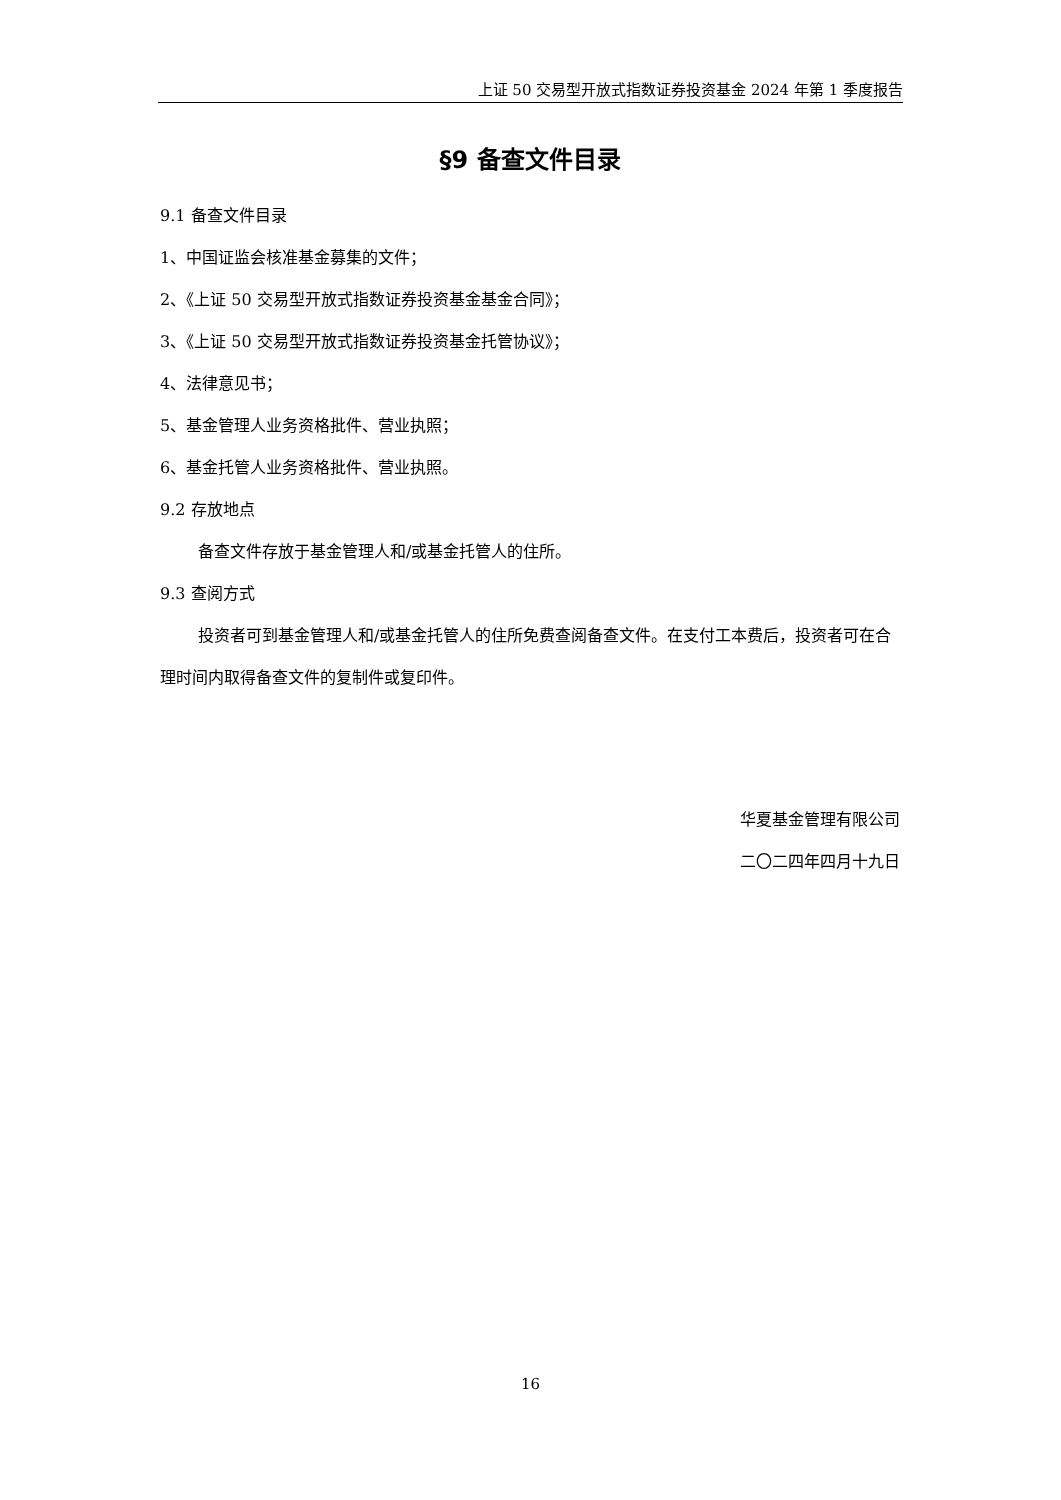上证 50 交易型开放式指数证券投资基金 2024 年第 1 季度报告
§9 备查文件目录
9.1 备查文件目录
1、中国证监会核准基金募集的文件；
2、《上证 50 交易型开放式指数证券投资基金基金合同》；
3、《上证 50 交易型开放式指数证券投资基金托管协议》；
4、法律意见书；
5、基金管理人业务资格批件、营业执照；
6、基金托管人业务资格批件、营业执照。
9.2 存放地点
备查文件存放于基金管理人和/或基金托管人的住所。
9.3 查阅方式
投资者可到基金管理人和/或基金托管人的住所免费查阅备查文件。在支付工本费后，投资者可在合理时间内取得备查文件的复制件或复印件。
华夏基金管理有限公司
二〇二四年四月十九日
16